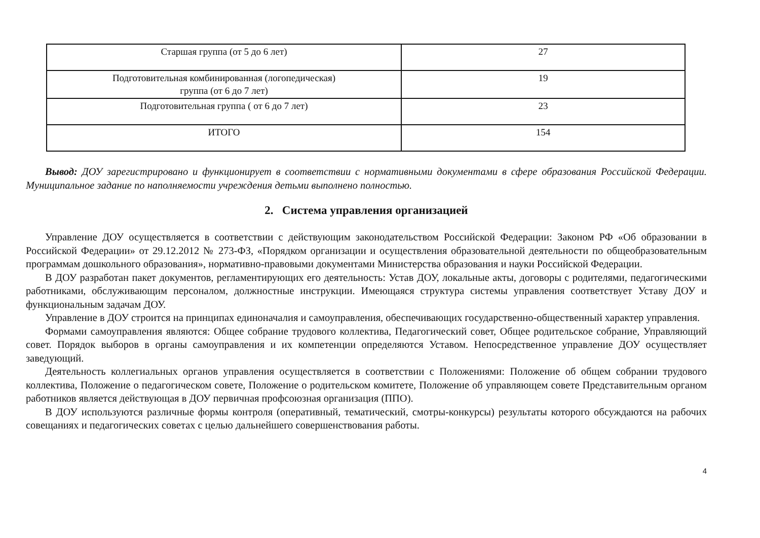| Старшая группа (от 5 до 6 лет) | 27 |
| Подготовительная комбинированная (логопедическая) группа (от 6 до 7 лет) | 19 |
| Подготовительная группа ( от 6 до 7 лет) | 23 |
| ИТОГО | 154 |
Вывод: ДОУ зарегистрировано и функционирует в соответствии с нормативными документами в сфере образования Российской Федерации. Муниципальное задание по наполняемости учреждения детьми выполнено полностью.
2. Система управления организацией
Управление ДОУ осуществляется в соответствии с действующим законодательством Российской Федерации: Законом РФ «Об образовании в Российской Федерации» от 29.12.2012 № 273-ФЗ, «Порядком организации и осуществления образовательной деятельности по общеобразовательным программам дошкольного образования», нормативно-правовыми документами Министерства образования и науки Российской Федерации.
В ДОУ разработан пакет документов, регламентирующих его деятельность: Устав ДОУ, локальные акты, договоры с родителями, педагогическими работниками, обслуживающим персоналом, должностные инструкции. Имеющаяся структура системы управления соответствует Уставу ДОУ и функциональным задачам ДОУ.
Управление в ДОУ строится на принципах единоначалия и самоуправления, обеспечивающих государственно-общественный характер управления.
Формами самоуправления являются: Общее собрание трудового коллектива, Педагогический совет, Общее родительское собрание, Управляющий совет. Порядок выборов в органы самоуправления и их компетенции определяются Уставом. Непосредственное управление ДОУ осуществляет заведующий.
Деятельность коллегиальных органов управления осуществляется в соответствии с Положениями: Положение об общем собрании трудового коллектива, Положение о педагогическом совете, Положение о родительском комитете, Положение об управляющем совете Представительным органом работников является действующая в ДОУ первичная профсоюзная организация (ППО).
В ДОУ используются различные формы контроля (оперативный, тематический, смотры-конкурсы) результаты которого обсуждаются на рабочих совещаниях и педагогических советах с целью дальнейшего совершенствования работы.
4